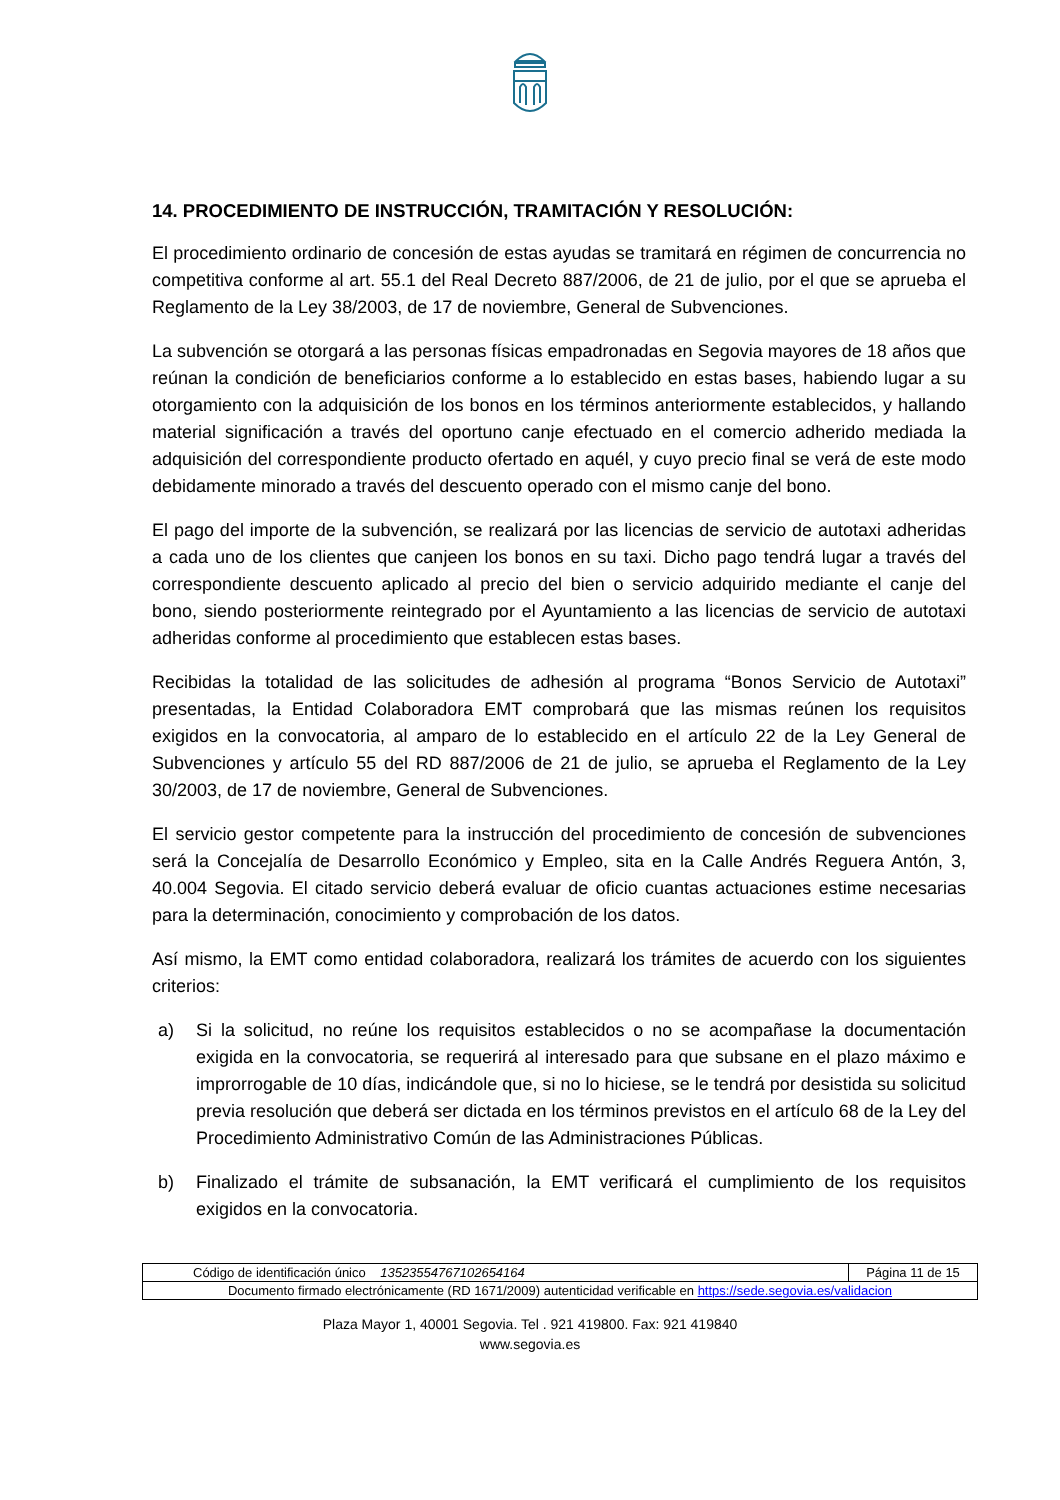14. PROCEDIMIENTO DE INSTRUCCIÓN, TRAMITACIÓN Y RESOLUCIÓN:
El procedimiento ordinario de concesión de estas ayudas se tramitará en régimen de concurrencia no competitiva conforme al art. 55.1 del Real Decreto 887/2006, de 21 de julio, por el que se aprueba el Reglamento de la Ley 38/2003, de 17 de noviembre, General de Subvenciones.
La subvención se otorgará a las personas físicas empadronadas en Segovia mayores de 18 años que reúnan la condición de beneficiarios conforme a lo establecido en estas bases, habiendo lugar a su otorgamiento con la adquisición de los bonos en los términos anteriormente establecidos, y hallando material significación a través del oportuno canje efectuado en el comercio adherido mediada la adquisición del correspondiente producto ofertado en aquél, y cuyo precio final se verá de este modo debidamente minorado a través del descuento operado con el mismo canje del bono.
El pago del importe de la subvención, se realizará por las licencias de servicio de autotaxi adheridas a cada uno de los clientes que canjeen los bonos en su taxi. Dicho pago tendrá lugar a través del correspondiente descuento aplicado al precio del bien o servicio adquirido mediante el canje del bono, siendo posteriormente reintegrado por el Ayuntamiento a las licencias de servicio de autotaxi adheridas conforme al procedimiento que establecen estas bases.
Recibidas la totalidad de las solicitudes de adhesión al programa “Bonos Servicio de Autotaxi” presentadas, la Entidad Colaboradora EMT comprobará que las mismas reúnen los requisitos exigidos en la convocatoria, al amparo de lo establecido en el artículo 22 de la Ley General de Subvenciones y artículo 55 del RD 887/2006 de 21 de julio, se aprueba el Reglamento de la Ley 30/2003, de 17 de noviembre, General de Subvenciones.
El servicio gestor competente para la instrucción del procedimiento de concesión de subvenciones será la Concejalía de Desarrollo Económico y Empleo, sita en la Calle Andrés Reguera Antón, 3, 40.004 Segovia. El citado servicio deberá evaluar de oficio cuantas actuaciones estime necesarias para la determinación, conocimiento y comprobación de los datos.
Así mismo, la EMT como entidad colaboradora, realizará los trámites de acuerdo con los siguientes criterios:
a) Si la solicitud, no reúne los requisitos establecidos o no se acompañase la documentación exigida en la convocatoria, se requerirá al interesado para que subsane en el plazo máximo e improrrogable de 10 días, indicándole que, si no lo hiciese, se le tendrá por desistida su solicitud previa resolución que deberá ser dictada en los términos previstos en el artículo 68 de la Ley del Procedimiento Administrativo Común de las Administraciones Públicas.
b) Finalizado el trámite de subsanación, la EMT verificará el cumplimiento de los requisitos exigidos en la convocatoria.
| Código de identificación único 13523554767102654164 | Página 11 de 15 |
| Documento firmado electrónicamente (RD 1671/2009) autenticidad verificable en https://sede.segovia.es/validacion | |
Plaza Mayor 1, 40001 Segovia. Tel . 921 419800. Fax: 921 419840
www.segovia.es